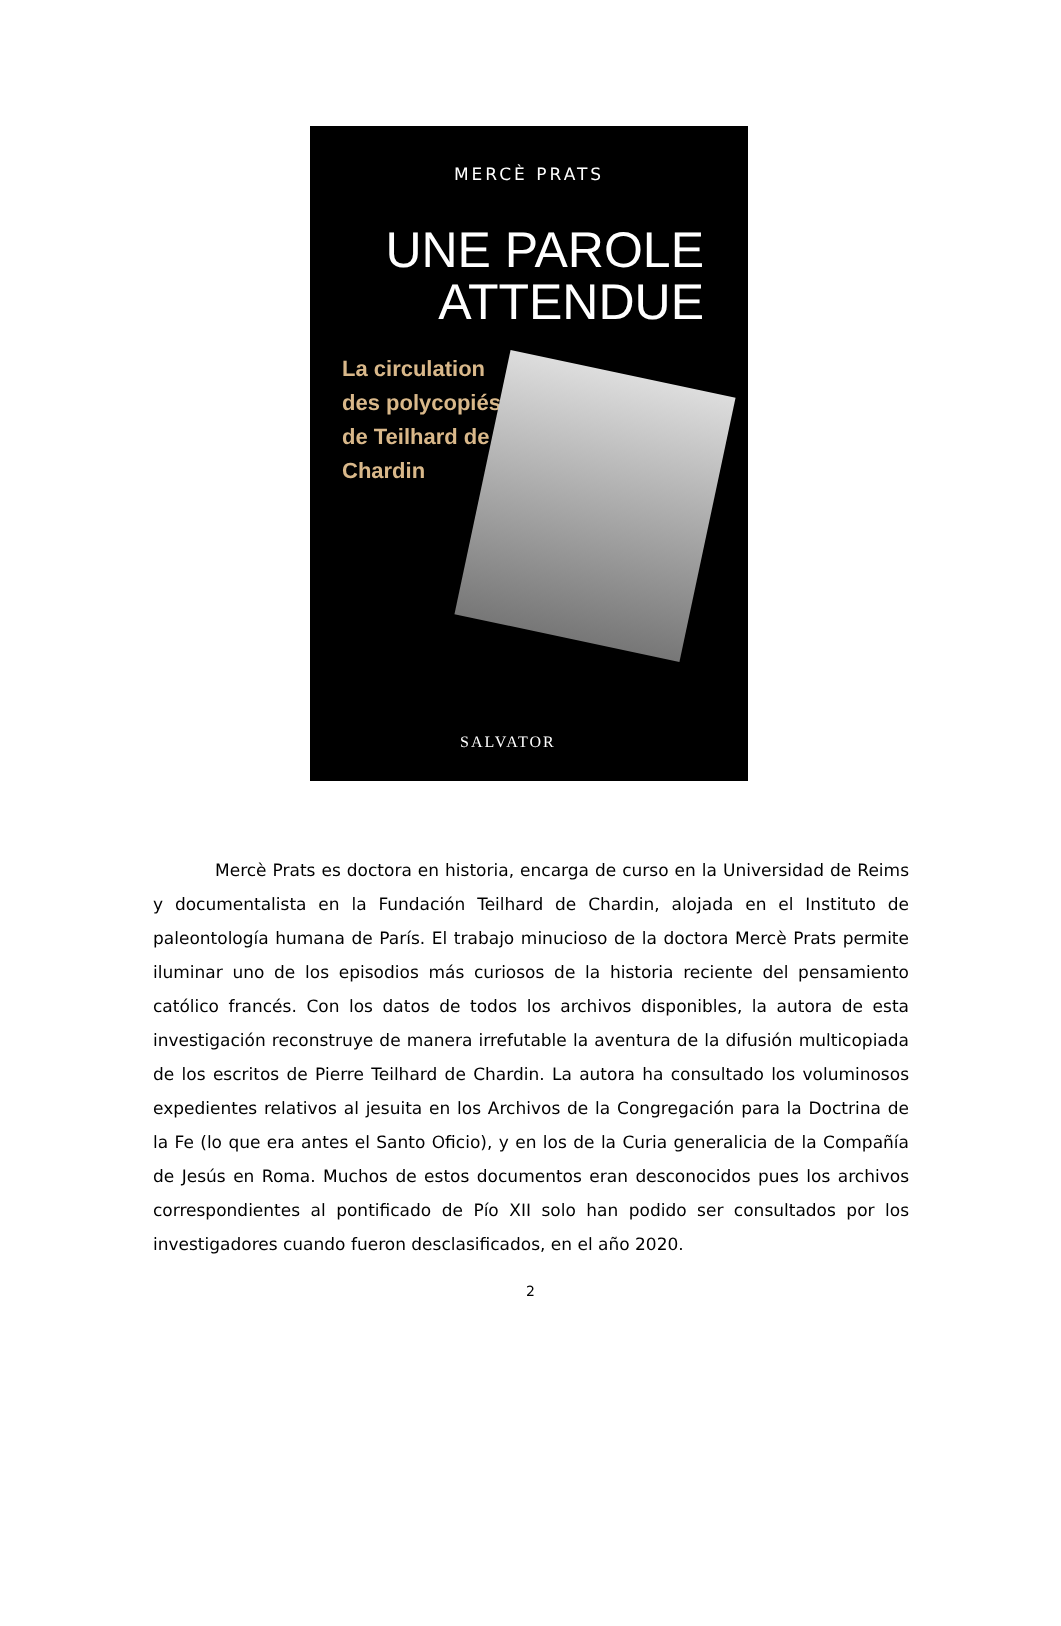MERCÈ PRATS
UNE PAROLE
ATTENDUE
La circulation des polycopiés de Teilhard de Chardin
SALVATOR
Mercè Prats es doctora en historia, encarga de curso en la Universidad de Reims y documentalista en la Fundación Teilhard de Chardin, alojada en el Instituto de paleontología humana de París. El trabajo minucioso de la doctora Mercè Prats permite iluminar uno de los episodios más curiosos de la historia reciente del pensamiento católico francés. Con los datos de todos los archivos disponibles, la autora de esta investigación reconstruye de manera irrefutable la aventura de la difusión multicopiada de los escritos de Pierre Teilhard de Chardin. La autora ha consultado los voluminosos expedientes relativos al jesuita en los Archivos de la Congregación para la Doctrina de la Fe (lo que era antes el Santo Oficio), y en los de la Curia generalicia de la Compañía de Jesús en Roma. Muchos de estos documentos eran desconocidos pues los archivos correspondientes al pontificado de Pío XII solo han podido ser consultados por los investigadores cuando fueron desclasificados, en el año 2020.
2